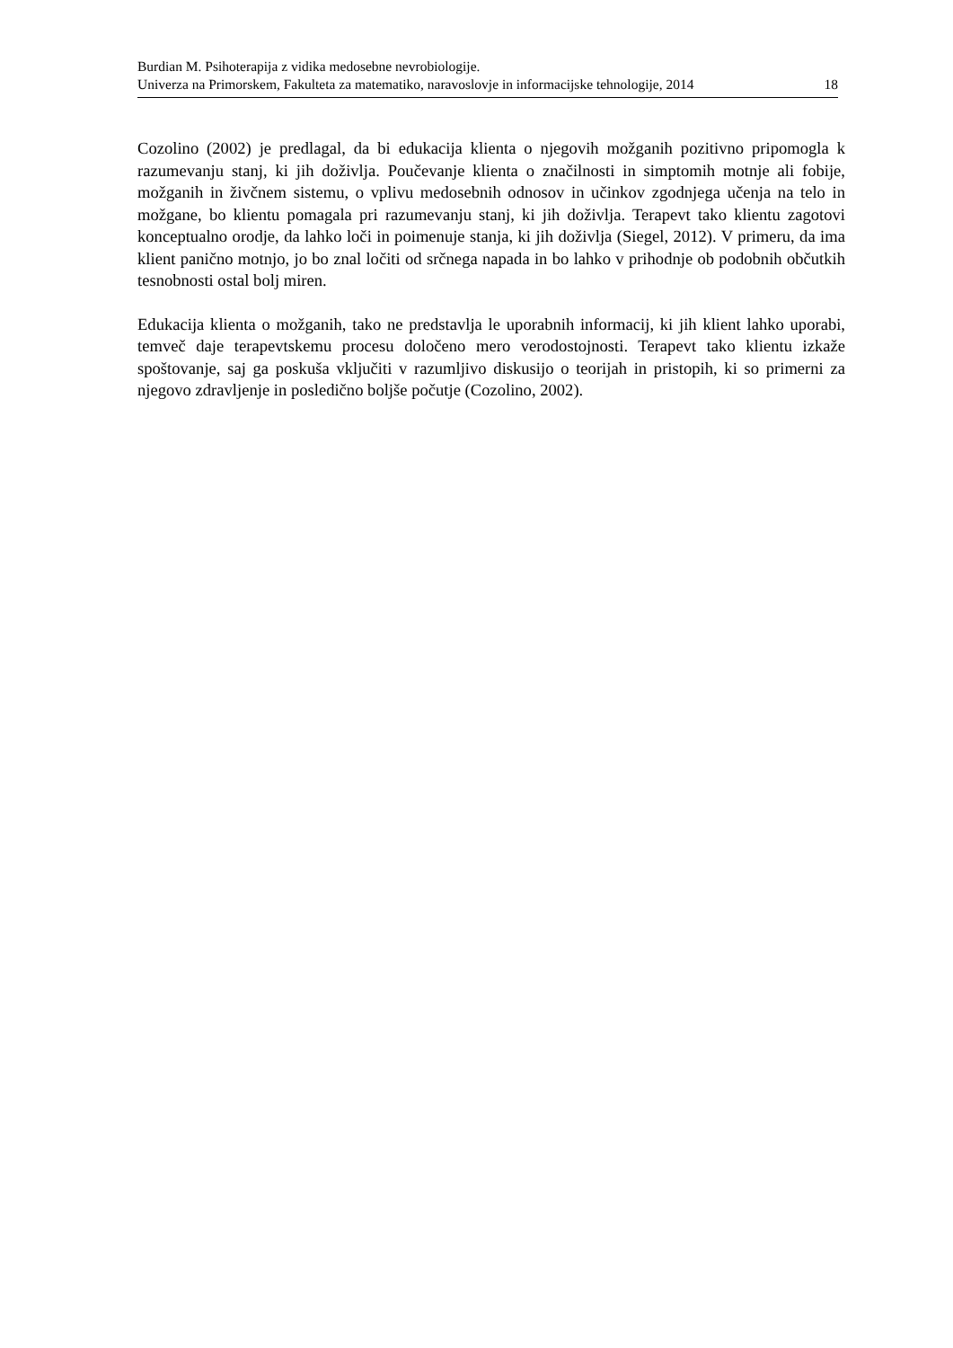Burdian M. Psihoterapija z vidika medosebne nevrobiologije.
Univerza na Primorskem, Fakulteta za matematiko, naravoslovje in informacijske tehnologije, 2014 18
Cozolino (2002) je predlagal, da bi edukacija klienta o njegovih možganih pozitivno pripomogla k razumevanju stanj, ki jih doživlja. Poučevanje klienta o značilnosti in simptomih motnje ali fobije, možganih in živčnem sistemu, o vplivu medosebnih odnosov in učinkov zgodnjega učenja na telo in možgane, bo klientu pomagala pri razumevanju stanj, ki jih doživlja. Terapevt tako klientu zagotovi konceptualno orodje, da lahko loči in poimenuje stanja, ki jih doživlja (Siegel, 2012). V primeru, da ima klient panično motnjo, jo bo znal ločiti od srčnega napada in bo lahko v prihodnje ob podobnih občutkih tesnobnosti ostal bolj miren.
Edukacija klienta o možganih, tako ne predstavlja le uporabnih informacij, ki jih klient lahko uporabi, temveč daje terapevtskemu procesu določeno mero verodostojnosti. Terapevt tako klientu izkaže spoštovanje, saj ga poskuša vključiti v razumljivo diskusijo o teorijah in pristopih, ki so primerni za njegovo zdravljenje in posledično boljše počutje (Cozolino, 2002).